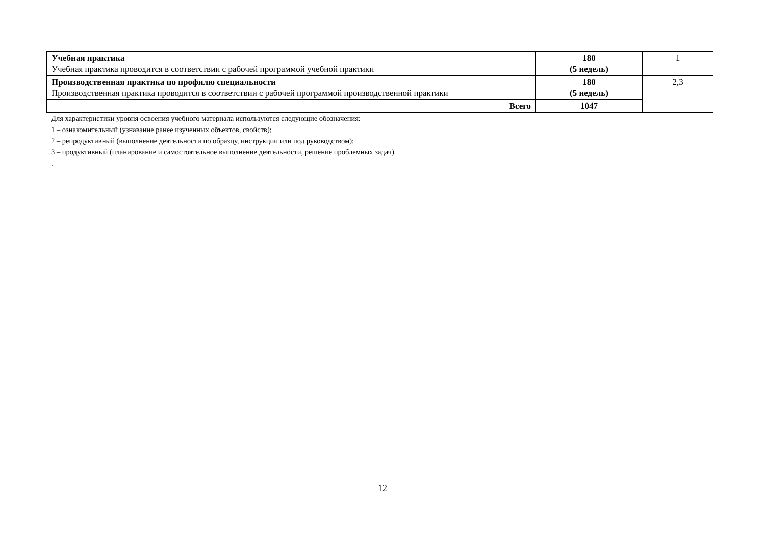| Учебная практика Учебная практика проводится в соответствии с рабочей программой учебной практики | 180 (5 недель) | 1 |
| Производственная практика по профилю специальности Производственная практика проводится в соответствии с рабочей программой производственной практики | 180 (5 недель) | 2,3 |
| Всего | 1047 | |
Для характеристики уровня освоения учебного материала используются следующие обозначения:
1 – ознакомительный (узнавание ранее изученных объектов, свойств);
2 – репродуктивный (выполнение деятельности по образцу, инструкции или под руководством);
3 – продуктивный (планирование и самостоятельное выполнение деятельности, решение проблемных задач)
.
12